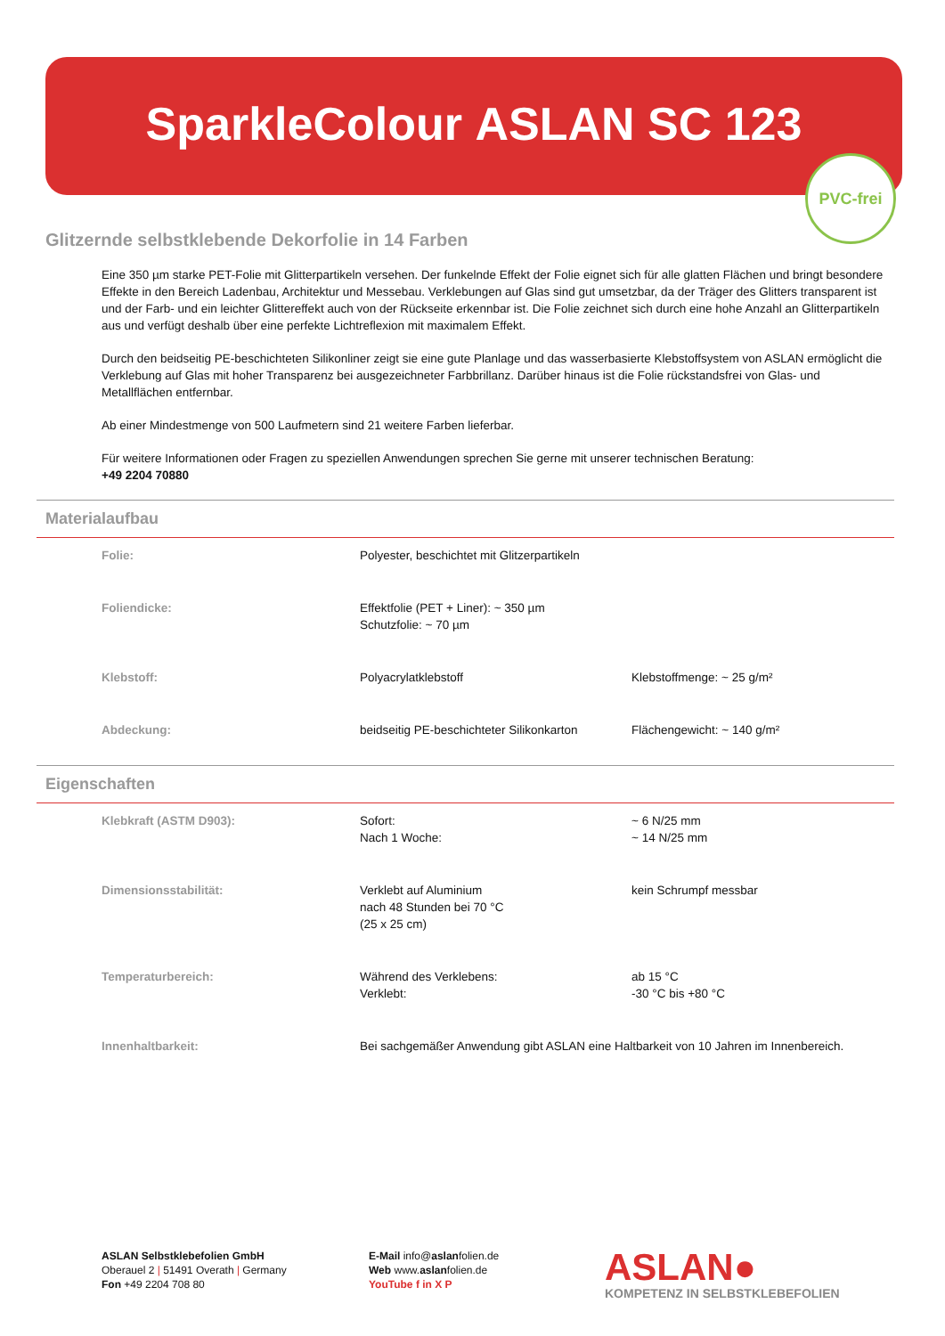SparkleColour ASLAN SC 123
PVC-frei
Glitzernde selbstklebende Dekorfolie in 14 Farben
Eine 350 µm starke PET-Folie mit Glitterpartikeln versehen. Der funkelnde Effekt der Folie eignet sich für alle glatten Flächen und bringt besondere Effekte in den Bereich Ladenbau, Architektur und Messebau. Verklebungen auf Glas sind gut umsetzbar, da der Träger des Glitters transparent ist und der Farb- und ein leichter Glittereffekt auch von der Rückseite erkennbar ist. Die Folie zeichnet sich durch eine hohe Anzahl an Glitterpartikeln aus und verfügt deshalb über eine perfekte Lichtreflexion mit maximalem Effekt.
Durch den beidseitig PE-beschichteten Silikonliner zeigt sie eine gute Planlage und das wasserbasierte Klebstoffsystem von ASLAN ermöglicht die Verklebung auf Glas mit hoher Transparenz bei ausgezeichneter Farbbrillanz. Darüber hinaus ist die Folie rückstandsfrei von Glas- und Metallflächen entfernbar.
Ab einer Mindestmenge von 500 Laufmetern sind 21 weitere Farben lieferbar.
Für weitere Informationen oder Fragen zu speziellen Anwendungen sprechen Sie gerne mit unserer technischen Beratung:
+49 2204 70880
Materialaufbau
| Folie: | Polyester, beschichtet mit Glitzerpartikeln | |
| Foliendicke: | Effektfolie (PET + Liner): ~ 350 µm Schutzfolie: ~ 70 µm | |
| Klebstoff: | Polyacrylatklebstoff | Klebstoffmenge: ~ 25 g/m² |
| Abdeckung: | beidseitig PE-beschichteter Silikonkarton | Flächengewicht: ~ 140 g/m² |
Eigenschaften
| Klebkraft (ASTM D903): | Sofort: Nach 1 Woche: | ~ 6 N/25 mm ~ 14 N/25 mm |
| Dimensionsstabilität: | Verklebt auf Aluminium nach 48 Stunden bei 70 °C (25 x 25 cm) | kein Schrumpf messbar |
| Temperaturbereich: | Während des Verklebens: Verklebt: | ab 15 °C -30 °C bis +80 °C |
| Innenhaltbarkeit: | Bei sachgemäßer Anwendung gibt ASLAN eine Haltbarkeit von 10 Jahren im Innenbereich. | |
ASLAN Selbstklebefolien GmbH
Oberauel 2 | 51491 Overath | Germany
Fon +49 2204 708 80
E-Mail info@aslanfolien.de
Web www.aslanfolien.de
YouTube f in X P
ASLAN●
KOMPETENZ IN SELBSTKLEBEFOLIEN